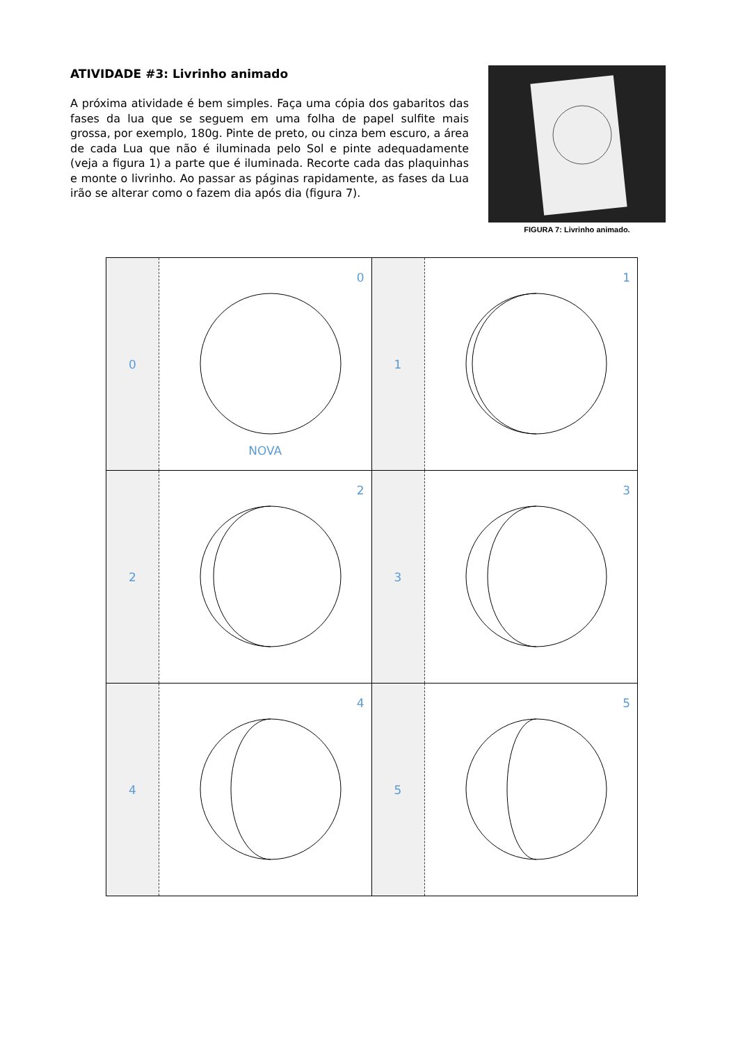ATIVIDADE #3: Livrinho animado
A próxima atividade é bem simples. Faça uma cópia dos gabaritos das fases da lua que se seguem em uma folha de papel sulfite mais grossa, por exemplo, 180g. Pinte de preto, ou cinza bem escuro, a área de cada Lua que não é iluminada pelo Sol e pinte adequadamente (veja a figura 1) a parte que é iluminada. Recorte cada das plaquinhas e monte o livrinho. Ao passar as páginas rapidamente, as fases da Lua irão se alterar como o fazem dia após dia (figura 7).
FIGURA 7: Livrinho animado.
0
0
NOVA
1
1
2
2
3
3
4
4
5
5